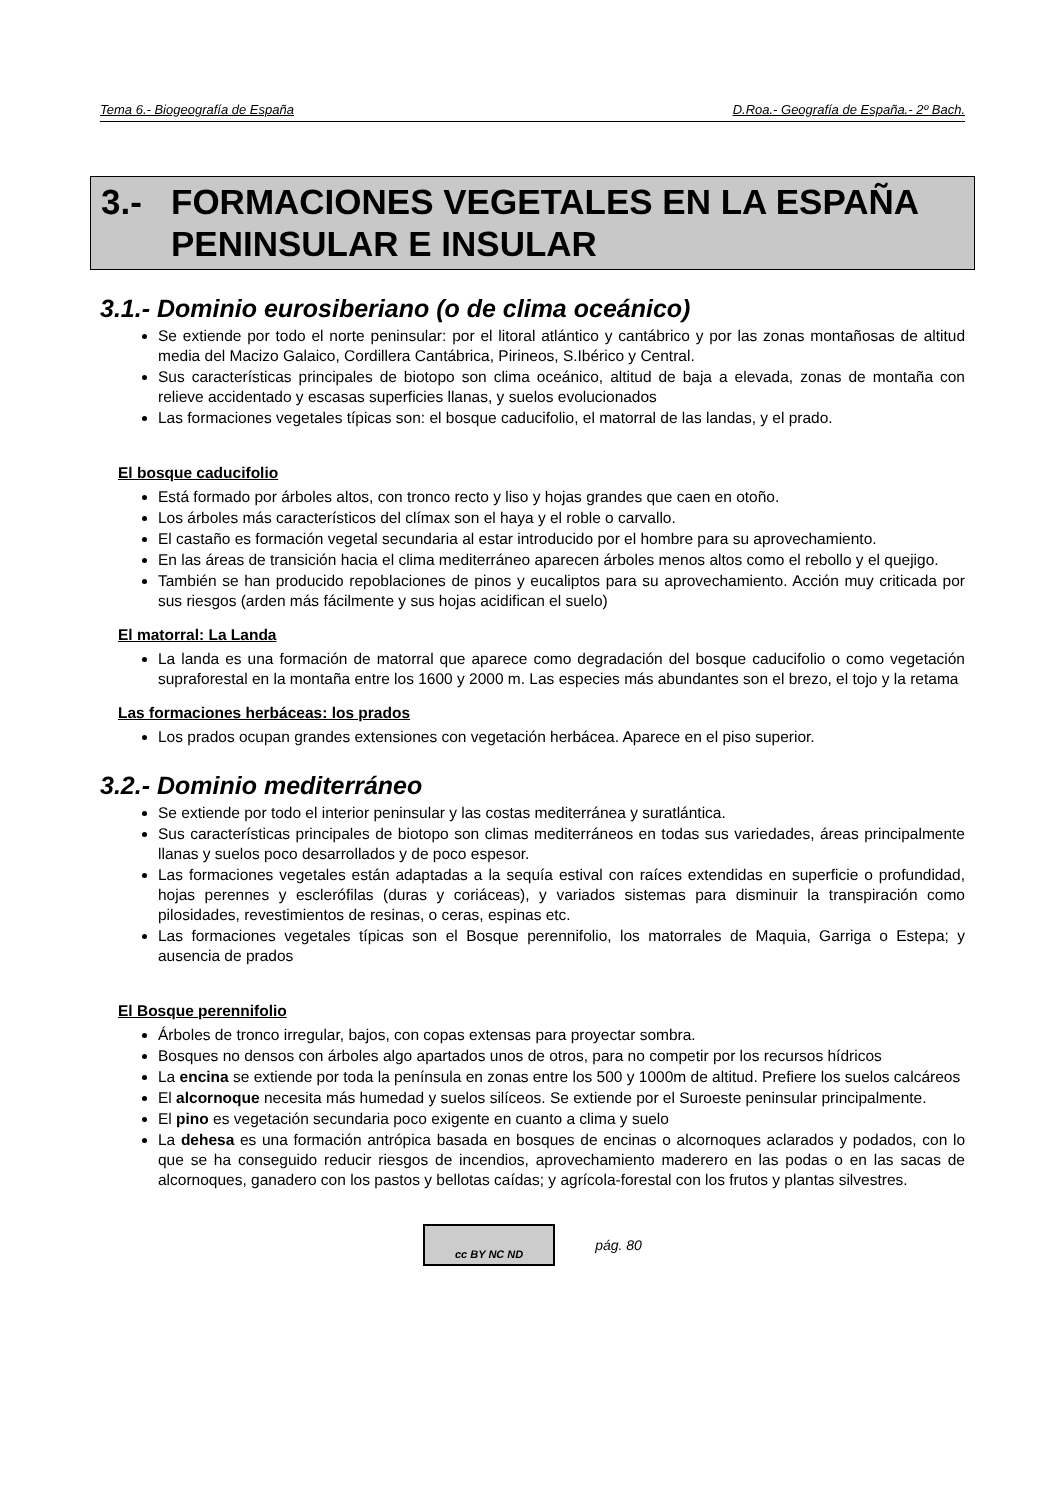Tema 6.- Biogeografía de España D.Roa.- Geografía de España.- 2º Bach.
3.- FORMACIONES VEGETALES EN LA ESPAÑA PENINSULAR E INSULAR
3.1.- Dominio eurosiberiano (o de clima oceánico)
Se extiende por todo el norte peninsular: por el litoral atlántico y cantábrico y por las zonas montañosas de altitud media del Macizo Galaico, Cordillera Cantábrica, Pirineos, S.Ibérico y Central.
Sus características principales de biotopo son clima oceánico, altitud de baja a elevada, zonas de montaña con relieve accidentado y escasas superficies llanas, y suelos evolucionados
Las formaciones vegetales típicas son: el bosque caducifolio, el matorral de las landas, y el prado.
El bosque caducifolio
Está formado por árboles altos, con tronco recto y liso y hojas grandes que caen en otoño.
Los árboles más característicos del clímax son el haya y el roble o carvallo.
El castaño es formación vegetal secundaria al estar introducido por el hombre para su aprovechamiento.
En las áreas de transición hacia el clima mediterráneo aparecen árboles menos altos como el rebollo y el quejigo.
También se han producido repoblaciones de pinos y eucaliptos para su aprovechamiento. Acción muy criticada por sus riesgos (arden más fácilmente y sus hojas acidifican el suelo)
El matorral: La Landa
La landa es una formación de matorral que aparece como degradación del bosque caducifolio o como vegetación supraforestal en la montaña entre los 1600 y 2000 m. Las especies más abundantes son el brezo, el tojo y la retama
Las formaciones herbáceas: los prados
Los prados ocupan grandes extensiones con vegetación herbácea. Aparece en el piso superior.
3.2.- Dominio mediterráneo
Se extiende por todo el interior peninsular y las costas mediterránea y suratlántica.
Sus características principales de biotopo son climas mediterráneos en todas sus variedades, áreas principalmente llanas y suelos poco desarrollados y de poco espesor.
Las formaciones vegetales están adaptadas a la sequía estival con raíces extendidas en superficie o profundidad, hojas perennes y esclerófilas (duras y coriáceas), y variados sistemas para disminuir la transpiración como pilosidades, revestimientos de resinas, o ceras, espinas etc.
Las formaciones vegetales típicas son el Bosque perennifolio, los matorrales de Maquia, Garriga o Estepa; y ausencia de prados
El Bosque perennifolio
Árboles de tronco irregular, bajos, con copas extensas para proyectar sombra.
Bosques no densos con árboles algo apartados unos de otros, para no competir por los recursos hídricos
La encina se extiende por toda la península en zonas entre los 500 y 1000m de altitud. Prefiere los suelos calcáreos
El alcornoque necesita más humedad y suelos silíceos. Se extiende por el Suroeste peninsular principalmente.
El pino es vegetación secundaria poco exigente en cuanto a clima y suelo
La dehesa es una formación antrópica basada en bosques de encinas o alcornoques aclarados y podados, con lo que se ha conseguido reducir riesgos de incendios, aprovechamiento maderero en las podas o en las sacas de alcornoques, ganadero con los pastos y bellotas caídas; y agrícola-forestal con los frutos y plantas silvestres.
cc BY NC ND
pág. 80